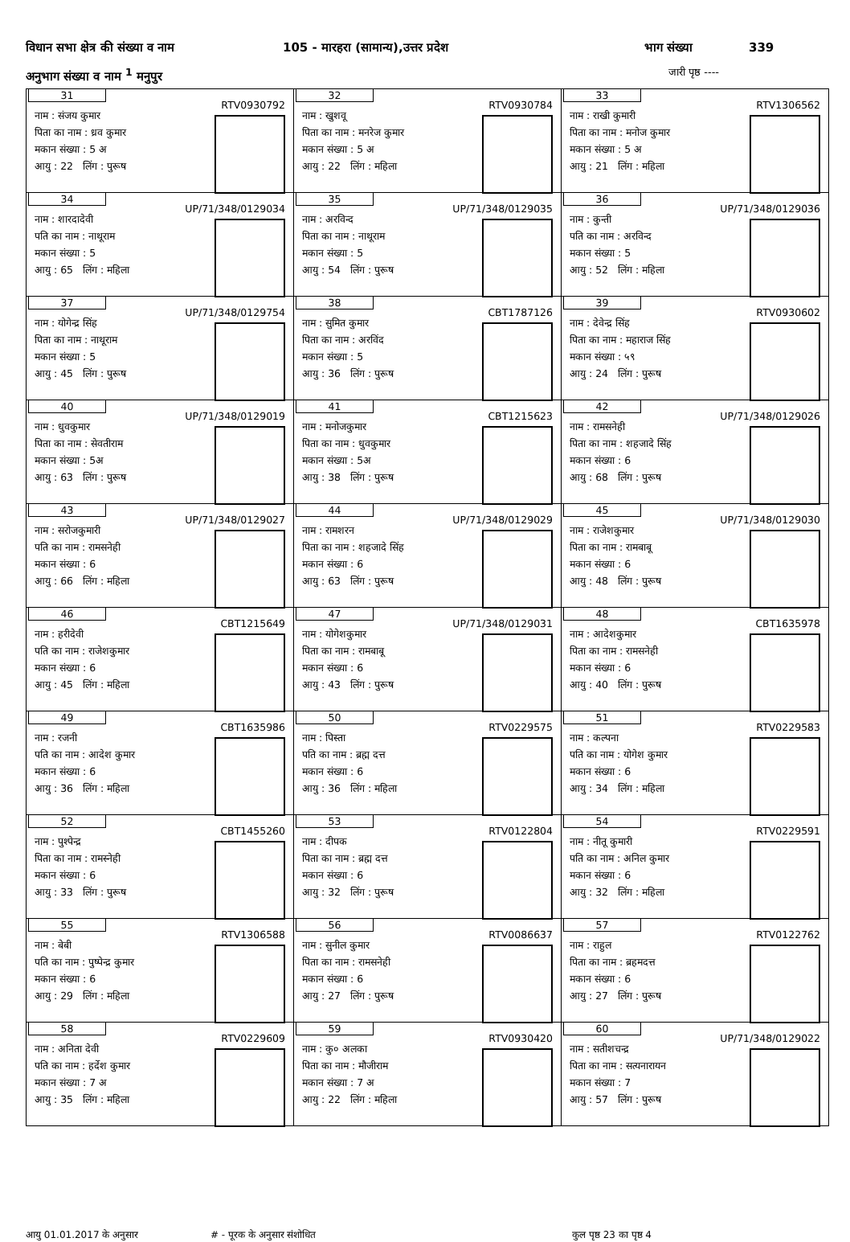विधान सभा क्षेत्र की संख्या व नाम 105 - मारहरा (सामान्य),उत्तर प्रदेश भाग संख्या 339
अनुभाग संख्या व नाम <sup>1</sup> मनुपुर
जारी पृष्ठ ----
| 31 RTV0930792 नाम : संजय कुमार पिता का नाम : ध्रव कुमार मकान संख्या : 5 अ आयु : 22 लिंग : पुरूष | 32 RTV0930784 नाम : खुशवू पिता का नाम : मनरेज कुमार मकान संख्या : 5 अ आयु : 22 लिंग : महिला | 33 RTV1306562 नाम : राखी कुमारी पिता का नाम : मनोज कुमार मकान संख्या : 5 अ आयु : 21 लिंग : महिला |
| 34 UP/71/348/0129034 नाम : शारदादेवी पति का नाम : नाथूराम मकान संख्या : 5 आयु : 65 लिंग : महिला | 35 UP/71/348/0129035 नाम : अरविन्द पिता का नाम : नाथूराम मकान संख्या : 5 आयु : 54 लिंग : पुरूष | 36 UP/71/348/0129036 नाम : कुन्ती पति का नाम : अरविन्द मकान संख्या : 5 आयु : 52 लिंग : महिला |
| 37 UP/71/348/0129754 नाम : योगेन्द्र सिंह पिता का नाम : नाथूराम मकान संख्या : 5 आयु : 45 लिंग : पुरूष | 38 CBT1787126 नाम : सुमित कुमार पिता का नाम : अरविंद मकान संख्या : 5 आयु : 36 लिंग : पुरूष | 39 RTV0930602 नाम : देवेन्द्र सिंह पिता का नाम : महाराज सिंह मकान संख्या : ५९ आयु : 24 लिंग : पुरूष |
| 40 UP/71/348/0129019 नाम : धुवकुमार पिता का नाम : सेवतीराम मकान संख्या : 5अ आयु : 63 लिंग : पुरूष | 41 CBT1215623 नाम : मनोजकुमार पिता का नाम : धुवकुमार मकान संख्या : 5अ आयु : 38 लिंग : पुरूष | 42 UP/71/348/0129026 नाम : रामसनेही पिता का नाम : शहजादे सिंह मकान संख्या : 6 आयु : 68 लिंग : पुरूष |
| 43 UP/71/348/0129027 नाम : सरोजकुमारी पति का नाम : रामसनेही मकान संख्या : 6 आयु : 66 लिंग : महिला | 44 UP/71/348/0129029 नाम : रामशरन पिता का नाम : शहजादे सिंह मकान संख्या : 6 आयु : 63 लिंग : पुरूष | 45 UP/71/348/0129030 नाम : राजेशकुमार पिता का नाम : रामबाबू मकान संख्या : 6 आयु : 48 लिंग : पुरूष |
| 46 CBT1215649 नाम : हरीदेवी पति का नाम : राजेशकुमार मकान संख्या : 6 आयु : 45 लिंग : महिला | 47 UP/71/348/0129031 नाम : योगेशकुमार पिता का नाम : रामबाबू मकान संख्या : 6 आयु : 43 लिंग : पुरूष | 48 CBT1635978 नाम : आदेशकुमार पिता का नाम : रामसनेही मकान संख्या : 6 आयु : 40 लिंग : पुरूष |
| 49 CBT1635986 नाम : रजनी पति का नाम : आदेश कुमार मकान संख्या : 6 आयु : 36 लिंग : महिला | 50 RTV0229575 नाम : पिस्ता पति का नाम : ब्रह्म दत्त मकान संख्या : 6 आयु : 36 लिंग : महिला | 51 RTV0229583 नाम : कल्पना पति का नाम : योगेश कुमार मकान संख्या : 6 आयु : 34 लिंग : महिला |
| 52 CBT1455260 नाम : पुश्पेन्द्र पिता का नाम : रामस्नेही मकान संख्या : 6 आयु : 33 लिंग : पुरूष | 53 RTV0122804 नाम : दीपक पिता का नाम : ब्रह्म दत्त मकान संख्या : 6 आयु : 32 लिंग : पुरूष | 54 RTV0229591 नाम : नीतू कुमारी पति का नाम : अनिल कुमार मकान संख्या : 6 आयु : 32 लिंग : महिला |
| 55 RTV1306588 नाम : बेबी पति का नाम : पुष्पेन्द्र कुमार मकान संख्या : 6 आयु : 29 लिंग : महिला | 56 RTV0086637 नाम : सुनील कुमार पिता का नाम : रामसनेही मकान संख्या : 6 आयु : 27 लिंग : पुरूष | 57 RTV0122762 नाम : राहुल पिता का नाम : ब्रहमदत्त मकान संख्या : 6 आयु : 27 लिंग : पुरूष |
| 58 RTV0229609 नाम : अनिता देवी पति का नाम : हर्देश कुमार मकान संख्या : 7 अ आयु : 35 लिंग : महिला | 59 RTV0930420 नाम : कु० अलका पिता का नाम : मौजीराम मकान संख्या : 7 अ आयु : 22 लिंग : महिला | 60 UP/71/348/0129022 नाम : सतीशचन्द्र पिता का नाम : सत्यनारायन मकान संख्या : 7 आयु : 57 लिंग : पुरूष |
आयु 01.01.2017 के अनुसार # - पूरक के अनुसार संशोधित कुल पृष्ठ 23 का पृष्ठ 4